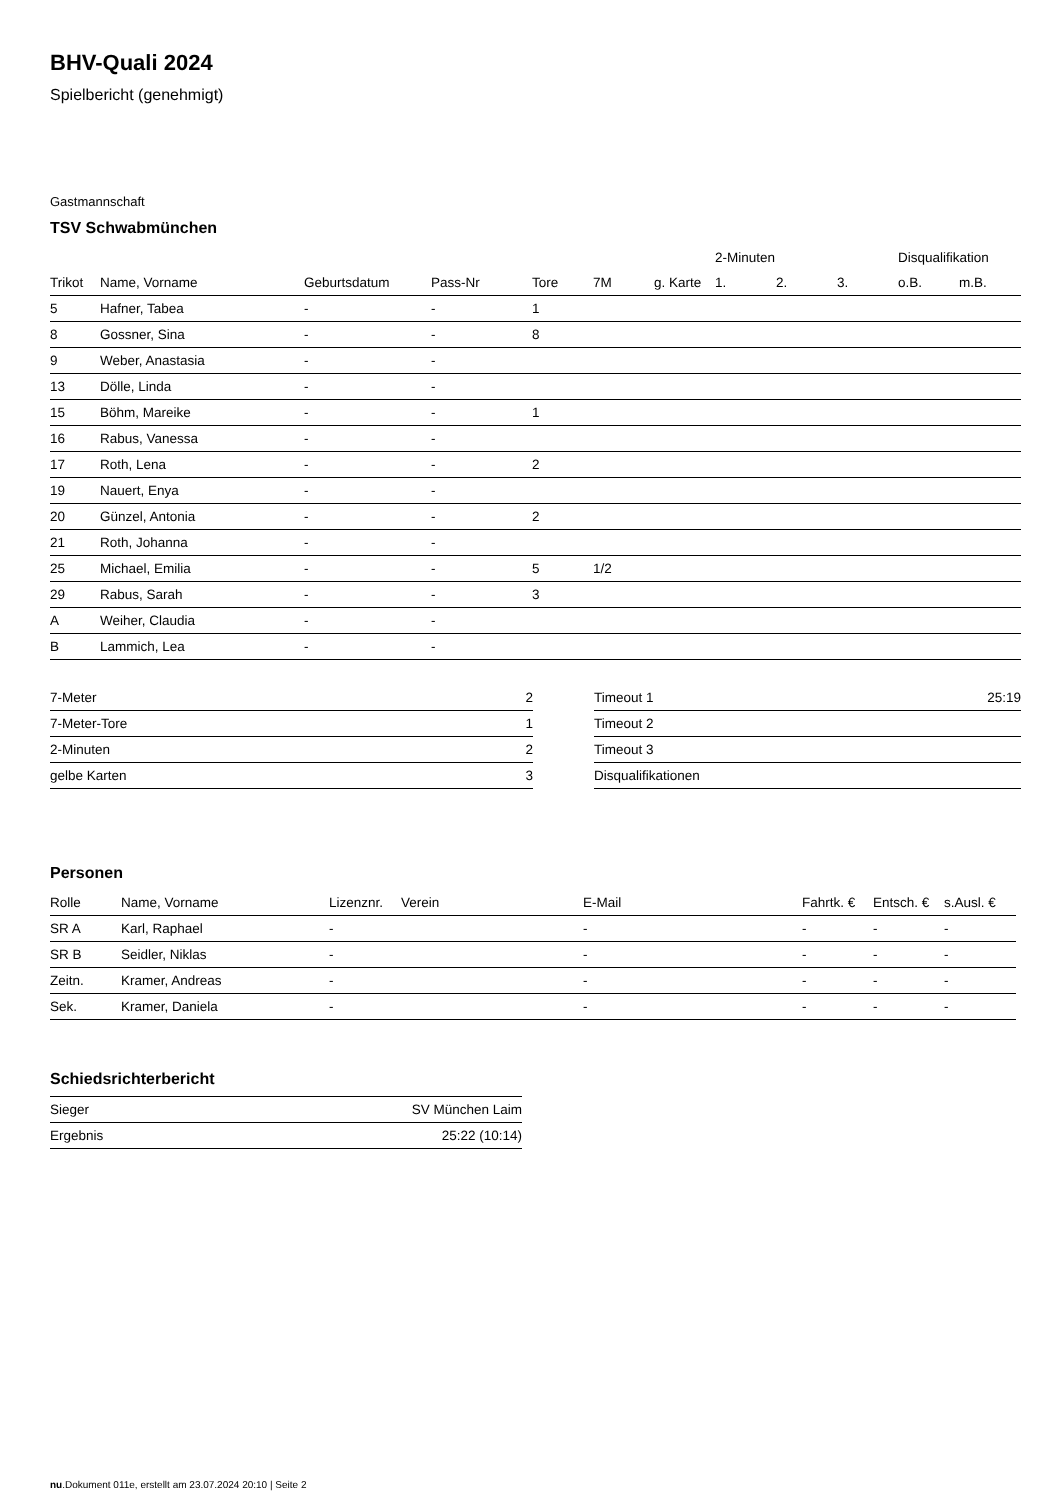BHV-Quali 2024
Spielbericht (genehmigt)
Gastmannschaft
TSV Schwabmünchen
| | | | | | | | 2-Minuten | | | Disqualifikation | |
| --- | --- | --- | --- | --- | --- | --- | --- | --- | --- | --- | --- |
| Trikot | Name, Vorname | Geburtsdatum | Pass-Nr | Tore | 7M | g. Karte | 1. | 2. | 3. | o.B. | m.B. |
| 5 | Hafner, Tabea | - | - | 1 | | | | | | | |
| 8 | Gossner, Sina | - | - | 8 | | | | | | | |
| 9 | Weber, Anastasia | - | - | | | | | | | | |
| 13 | Dölle, Linda | - | - | | | | | | | | |
| 15 | Böhm, Mareike | - | - | 1 | | | | | | | |
| 16 | Rabus, Vanessa | - | - | | | | | | | | |
| 17 | Roth, Lena | - | - | 2 | | | | | | | |
| 19 | Nauert, Enya | - | - | | | | | | | | |
| 20 | Günzel, Antonia | - | - | 2 | | | | | | | |
| 21 | Roth, Johanna | - | - | | | | | | | | |
| 25 | Michael, Emilia | - | - | 5 | 1/2 | | | | | | |
| 29 | Rabus, Sarah | - | - | 3 | | | | | | | |
| A | Weiher, Claudia | - | - | | | | | | | | |
| B | Lammich, Lea | - | - | | | | | | | | |
| 7-Meter | 2 |
| 7-Meter-Tore | 1 |
| 2-Minuten | 2 |
| gelbe Karten | 3 |
| Timeout 1 | 25:19 |
| Timeout 2 | |
| Timeout 3 | |
| Disqualifikationen | |
Personen
| Rolle | Name, Vorname | Lizenznr. | Verein | E-Mail | Fahrtk. € | Entsch. € | s.Ausl. € |
| --- | --- | --- | --- | --- | --- | --- | --- |
| SR A | Karl, Raphael | - | | - | - | - | - |
| SR B | Seidler, Niklas | - | | - | - | - | - |
| Zeitn. | Kramer, Andreas | - | | - | - | - | - |
| Sek. | Kramer, Daniela | - | | - | - | - | - |
Schiedsrichterbericht
| Sieger | SV München Laim |
| Ergebnis | 25:22 (10:14) |
nu.Dokument 011e, erstellt am 23.07.2024 20:10 | Seite 2